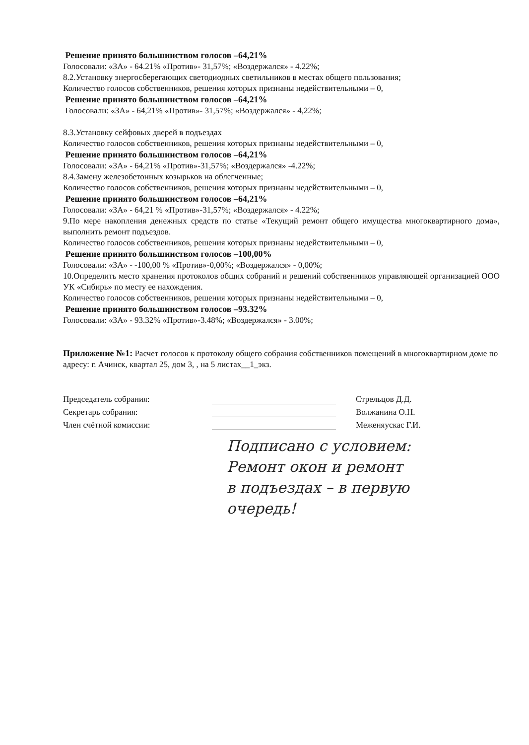Решение принято большинством голосов –64,21%
Голосовали: «ЗА» - 64.21% «Против»- 31,57%; «Воздержался» - 4.22%;
8.2.Установку энергосберегающих светодиодных светильников в местах общего пользования;
Количество голосов собственников, решения которых признаны недействительными – 0,
Решение принято большинством голосов –64,21%
Голосовали: «ЗА» - 64,21% «Против»- 31,57%; «Воздержался» - 4,22%;
8.3.Установку сейфовых дверей в подъездах
Количество голосов собственников, решения которых признаны недействительными – 0,
Решение принято большинством голосов –64,21%
Голосовали: «ЗА» - 64,21% «Против»-31,57%; «Воздержался» -4.22%;
8.4.Замену железобетонных козырьков на облегченные;
Количество голосов собственников, решения которых признаны недействительными – 0,
Решение принято большинством голосов –64,21%
Голосовали: «ЗА» - 64,21 % «Против»-31,57%; «Воздержался» - 4.22%;
9.По мере накопления денежных средств по статье «Текущий ремонт общего имущества многоквартирного дома», выполнить ремонт подъездов.
Количество голосов собственников, решения которых признаны недействительными – 0,
Решение принято большинством голосов –100,00%
Голосовали: «ЗА» - -100,00 % «Против»-0,00%; «Воздержался» - 0,00%;
10.Определить место хранения протоколов общих собраний и решений собственников управляющей организацией ООО УК «Сибирь» по месту ее нахождения.
Количество голосов собственников, решения которых признаны недействительными – 0,
Решение принято большинством голосов –93.32%
Голосовали: «ЗА» - 93.32% «Против»-3.48%; «Воздержался» - 3.00%;
Приложение №1: Расчет голосов к протоколу общего собрания собственников помещений в многоквартирном доме по адресу: г. Ачинск, квартал 25, дом 3, , на 5 листах__1_экз.
Председатель собрания: Стрельцов Д.Д.
Секретарь собрания: Волжанина О.Н.
Член счётной комиссии: Меженяускас Г.И.
Подписано с условием:
Ремонт окон и ремонт
в подъездах – в первую
очередь!